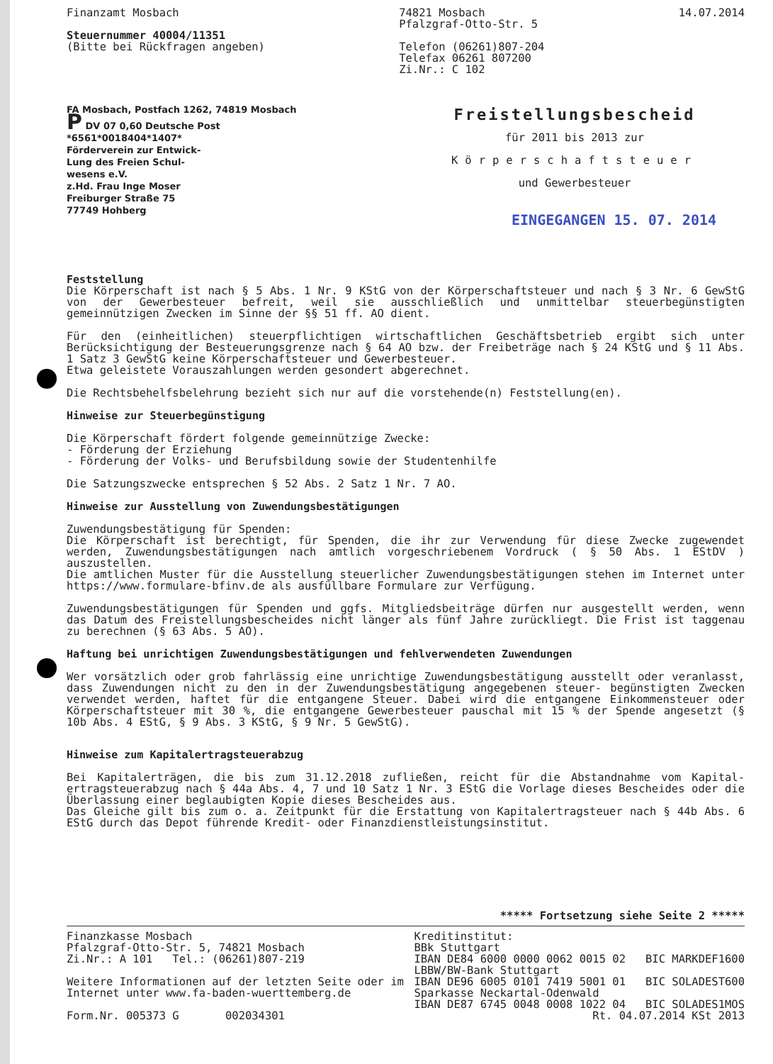Finanzamt Mosbach
Steuernummer 40004/11351
(Bitte bei Rückfragen angeben)
74821 Mosbach
Pfalzgraf-Otto-Str. 5
Telefon (06261)807-204
Telefax 06261 807200
Zi.Nr.: C 102
14.07.2014
FA Mosbach, Postfach 1262, 74819 Mosbach
P DV 07 0,60 Deutsche Post
*6561*0018404*1407*
Förderverein zur Entwick-
Lung des Freien Schul-
wesens e.V.
z.Hd. Frau Inge Moser
Freiburger Straße 75
77749 Hohberg
Freistellungsbescheid
für 2011 bis 2013 zur
Körperschaftsteuer
und Gewerbesteuer
EINGEGANGEN 15. 07. 2014
Feststellung
Die Körperschaft ist nach § 5 Abs. 1 Nr. 9 KStG von der Körperschaftsteuer und nach § 3 Nr. 6 GewStG von der Gewerbesteuer befreit, weil sie ausschließlich und unmittelbar steuerbegünstigten gemeinnützigen Zwecken im Sinne der §§ 51 ff. AO dient.
Für den (einheitlichen) steuerpflichtigen wirtschaftlichen Geschäftsbetrieb ergibt sich unter Berücksichtigung der Besteuerungsgrenze nach § 64 AO bzw. der Freibeträge nach § 24 KStG und § 11 Abs. 1 Satz 3 GewStG keine Körperschaftsteuer und Gewerbesteuer.
Etwa geleistete Vorauszahlungen werden gesondert abgerechnet.
Die Rechtsbehelfsbelehrung bezieht sich nur auf die vorstehende(n) Feststellung(en).
Hinweise zur Steuerbegünstigung
Die Körperschaft fördert folgende gemeinnützige Zwecke:
- Förderung der Erziehung
- Förderung der Volks- und Berufsbildung sowie der Studentenhilfe
Die Satzungszwecke entsprechen § 52 Abs. 2 Satz 1 Nr. 7 AO.
Hinweise zur Ausstellung von Zuwendungsbestätigungen
Zuwendungsbestätigung für Spenden:
Die Körperschaft ist berechtigt, für Spenden, die ihr zur Verwendung für diese Zwecke zugewendet werden, Zuwendungsbestätigungen nach amtlich vorgeschriebenem Vordruck ( § 50 Abs. 1 EStDV ) auszustellen.
Die amtlichen Muster für die Ausstellung steuerlicher Zuwendungsbestätigungen stehen im Internet unter https://www.formulare-bfinv.de als ausfüllbare Formulare zur Verfügung.
Zuwendungsbestätigungen für Spenden und ggfs. Mitgliedsbeiträge dürfen nur ausgestellt werden, wenn das Datum des Freistellungsbescheides nicht länger als fünf Jahre zurückliegt. Die Frist ist taggenau zu berechnen (§ 63 Abs. 5 AO).
Haftung bei unrichtigen Zuwendungsbestätigungen und fehlverwendeten Zuwendungen
Wer vorsätzlich oder grob fahrlässig eine unrichtige Zuwendungsbestätigung ausstellt oder veranlasst, dass Zuwendungen nicht zu den in der Zuwendungsbestätigung angegebenen steuer- begünstigten Zwecken verwendet werden, haftet für die entgangene Steuer. Dabei wird die entgangene Einkommensteuer oder Körperschaftsteuer mit 30 %, die entgangene Gewerbesteuer pauschal mit 15 % der Spende angesetzt (§ 10b Abs. 4 EStG, § 9 Abs. 3 KStG, § 9 Nr. 5 GewStG).
Hinweise zum Kapitalertragsteuerabzug
Bei Kapitalerträgen, die bis zum 31.12.2018 zufließen, reicht für die Abstandnahme vom Kapital- ertragsteuerabzug nach § 44a Abs. 4, 7 und 10 Satz 1 Nr. 3 EStG die Vorlage dieses Bescheides oder die Überlassung einer beglaubigten Kopie dieses Bescheides aus.
Das Gleiche gilt bis zum o. a. Zeitpunkt für die Erstattung von Kapitalertragsteuer nach § 44b Abs. 6 EStG durch das Depot führende Kredit- oder Finanzdienstleistungsinstitut.
***** Fortsetzung siehe Seite 2 *****
Finanzkasse Mosbach
Pfalzgraf-Otto-Str. 5, 74821 Mosbach
Zi.Nr.: A 101 Tel.: (06261)807-219
Weitere Informationen auf der letzten Seite oder im
Internet unter www.fa-baden-wuerttemberg.de
Form.Nr. 005373 G 002034301
Kreditinstitut:
BBk Stuttgart
IBAN DE84 6000 0000 0062 0015 02 BIC MARKDEF1600
LBBW/BW-Bank Stuttgart
IBAN DE96 6005 0101 7419 5001 01 BIC SOLADEST600
Sparkasse Neckartal-Odenwald
IBAN DE87 6745 0048 0008 1022 04 BIC SOLADES1MOS
Rt. 04.07.2014 KSt 2013